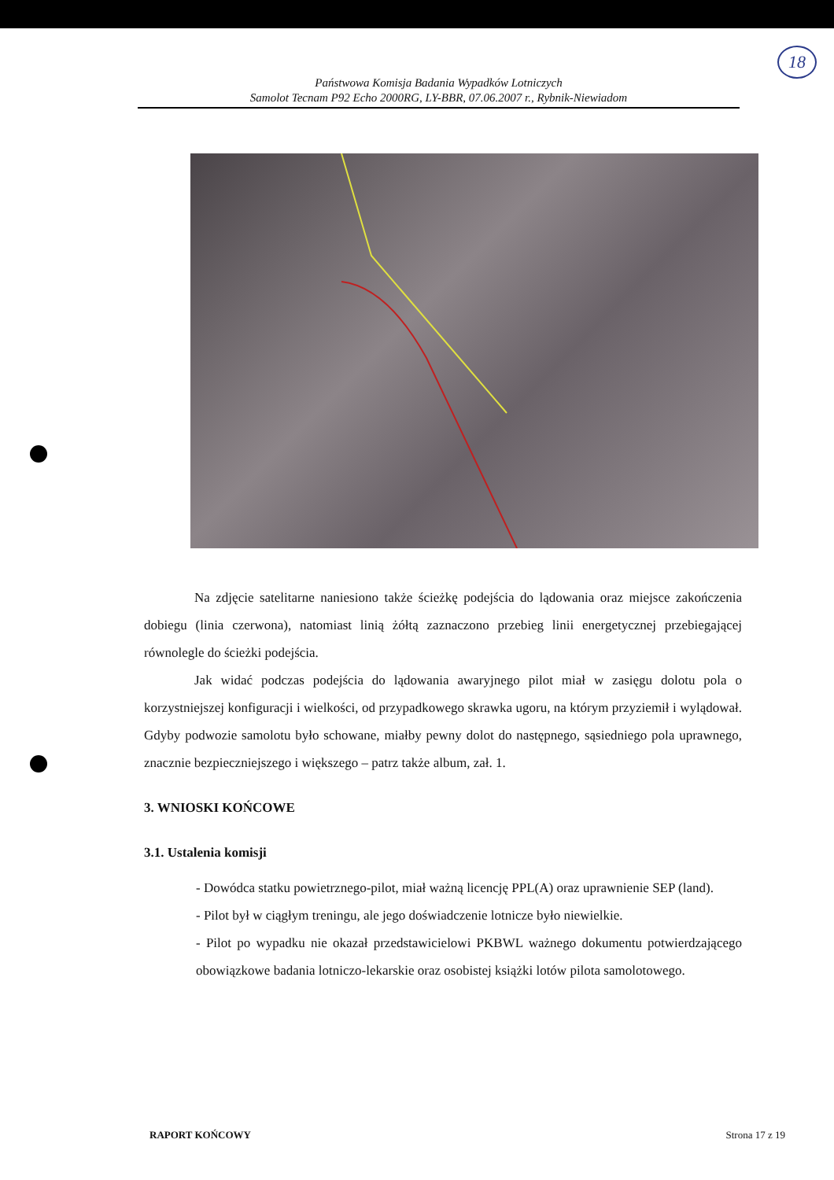18
Państwowa Komisja Badania Wypadków Lotniczych
Samolot Tecnam P92 Echo 2000RG, LY-BBR, 07.06.2007 r., Rybnik-Niewiadom
Na zdjęcie satelitarne naniesiono także ścieżkę podejścia do lądowania oraz miejsce zakończenia dobiegu (linia czerwona), natomiast linią żółtą zaznaczono przebieg linii energetycznej przebiegającej równolegle do ścieżki podejścia.
Jak widać podczas podejścia do lądowania awaryjnego pilot miał w zasięgu dolotu pola o korzystniejszej konfiguracji i wielkości, od przypadkowego skrawka ugoru, na którym przyziemił i wylądował. Gdyby podwozie samolotu było schowane, miałby pewny dolot do następnego, sąsiedniego pola uprawnego, znacznie bezpieczniejszego i większego – patrz także album, zał. 1.
3. WNIOSKI KOŃCOWE
3.1. Ustalenia komisji
- Dowódca statku powietrznego-pilot, miał ważną licencję PPL(A) oraz uprawnienie SEP (land).
- Pilot był w ciągłym treningu, ale jego doświadczenie lotnicze było niewielkie.
- Pilot po wypadku nie okazał przedstawicielowi PKBWL ważnego dokumentu potwierdzającego obowiązkowe badania lotniczo-lekarskie oraz osobistej książki lotów pilota samolotowego.
RAPORT KOŃCOWY Strona 17 z 19